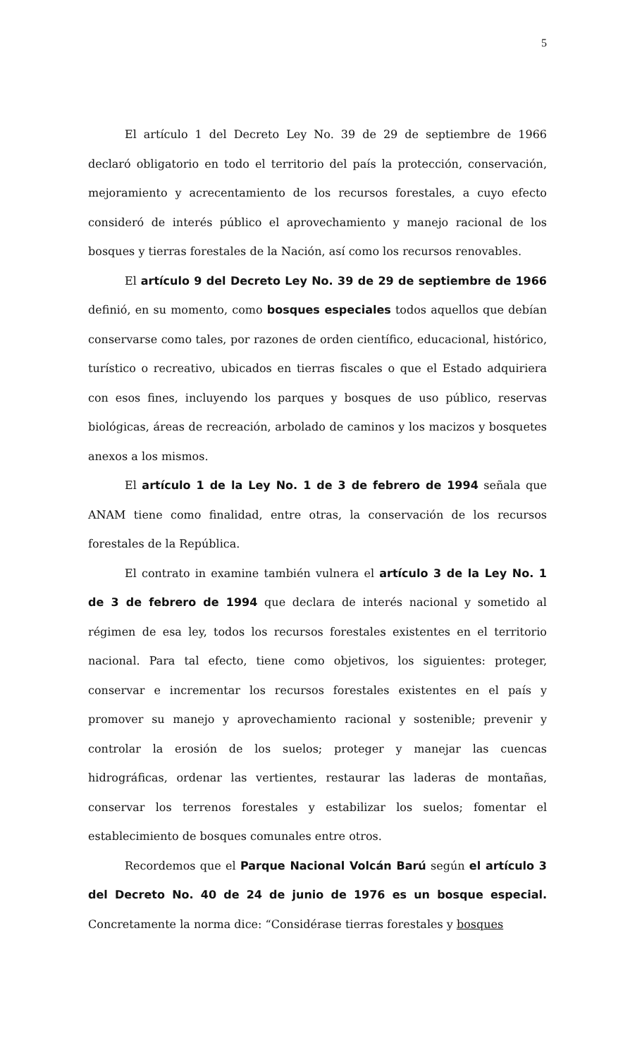5
El artículo 1 del Decreto Ley No. 39 de 29 de septiembre de 1966 declaró obligatorio en todo el territorio del país la protección, conservación, mejoramiento y acrecentamiento de los recursos forestales, a cuyo efecto consideró de interés público el aprovechamiento y manejo racional de los bosques y tierras forestales de la Nación, así como los recursos renovables.
El artículo 9 del Decreto Ley No. 39 de 29 de septiembre de 1966 definió, en su momento, como bosques especiales todos aquellos que debían conservarse como tales, por razones de orden científico, educacional, histórico, turístico o recreativo, ubicados en tierras fiscales o que el Estado adquiriera con esos fines, incluyendo los parques y bosques de uso público, reservas biológicas, áreas de recreación, arbolado de caminos y los macizos y bosquetes anexos a los mismos.
El artículo 1 de la Ley No. 1 de 3 de febrero de 1994 señala que ANAM tiene como finalidad, entre otras, la conservación de los recursos forestales de la República.
El contrato in examine también vulnera el artículo 3 de la Ley No. 1 de 3 de febrero de 1994 que declara de interés nacional y sometido al régimen de esa ley, todos los recursos forestales existentes en el territorio nacional. Para tal efecto, tiene como objetivos, los siguientes: proteger, conservar e incrementar los recursos forestales existentes en el país y promover su manejo y aprovechamiento racional y sostenible; prevenir y controlar la erosión de los suelos; proteger y manejar las cuencas hidrográficas, ordenar las vertientes, restaurar las laderas de montañas, conservar los terrenos forestales y estabilizar los suelos; fomentar el establecimiento de bosques comunales entre otros.
Recordemos que el Parque Nacional Volcán Barú según el artículo 3 del Decreto No. 40 de 24 de junio de 1976 es un bosque especial. Concretamente la norma dice: “Considérase tierras forestales y bosques